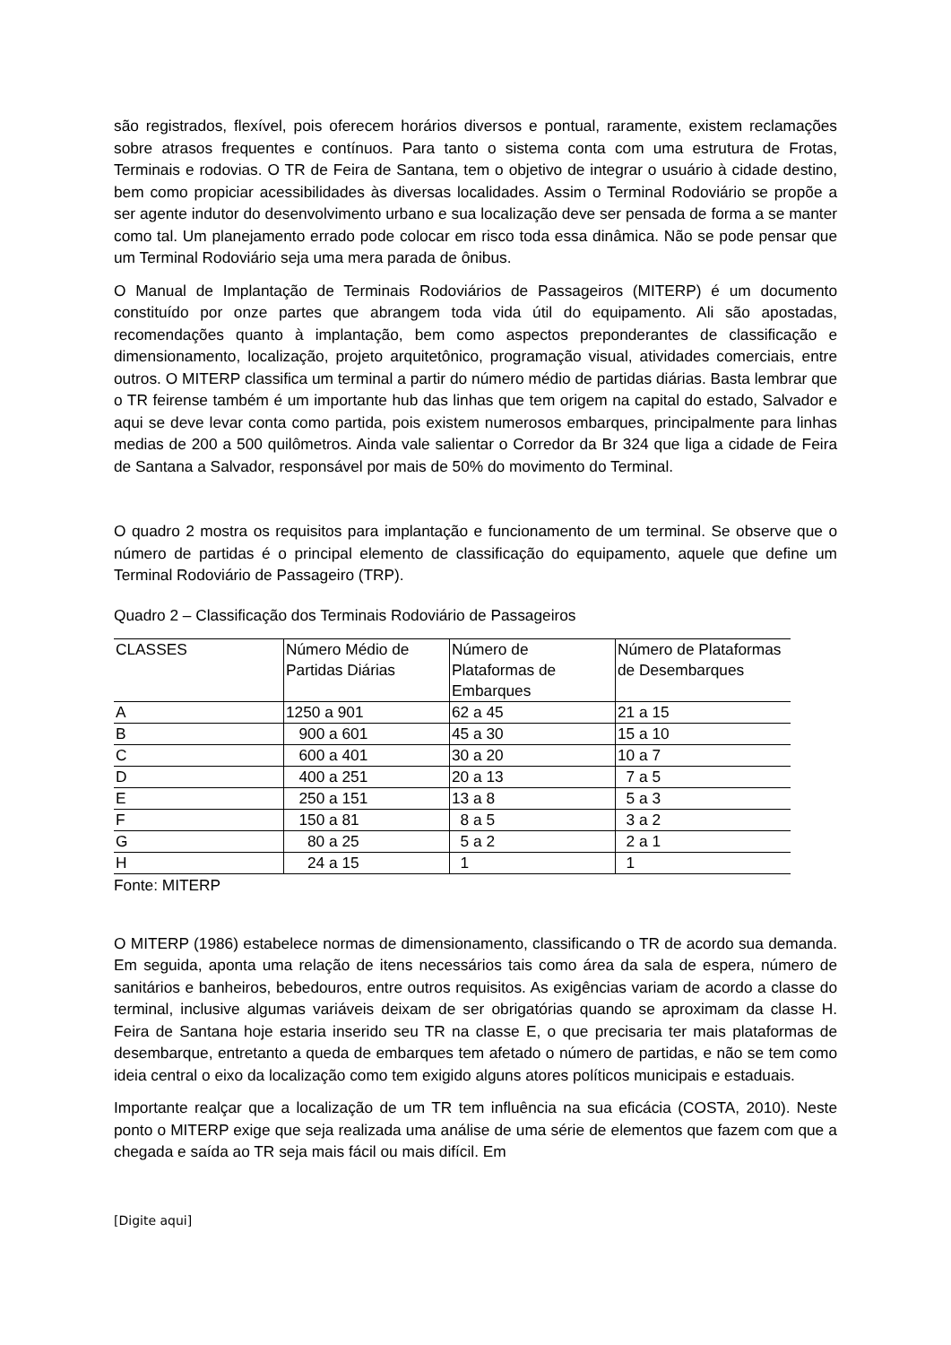são registrados, flexível, pois oferecem horários diversos e pontual, raramente, existem reclamações sobre atrasos frequentes e contínuos. Para tanto o sistema conta com uma estrutura de Frotas, Terminais e rodovias. O TR de Feira de Santana, tem o objetivo de integrar o usuário à cidade destino, bem como propiciar acessibilidades às diversas localidades. Assim o Terminal Rodoviário se propõe a ser agente indutor do desenvolvimento urbano e sua localização deve ser pensada de forma a se manter como tal. Um planejamento errado pode colocar em risco toda essa dinâmica. Não se pode pensar que um Terminal Rodoviário seja uma mera parada de ônibus.
O Manual de Implantação de Terminais Rodoviários de Passageiros (MITERP) é um documento constituído por onze partes que abrangem toda vida útil do equipamento. Ali são apostadas, recomendações quanto à implantação, bem como aspectos preponderantes de classificação e dimensionamento, localização, projeto arquitetônico, programação visual, atividades comerciais, entre outros. O MITERP classifica um terminal a partir do número médio de partidas diárias. Basta lembrar que o TR feirense também é um importante hub das linhas que tem origem na capital do estado, Salvador e aqui se deve levar conta como partida, pois existem numerosos embarques, principalmente para linhas medias de 200 a 500 quilômetros. Ainda vale salientar o Corredor da Br 324 que liga a cidade de Feira de Santana a Salvador, responsável por mais de 50% do movimento do Terminal.
O quadro 2 mostra os requisitos para implantação e funcionamento de um terminal. Se observe que o número de partidas é o principal elemento de classificação do equipamento, aquele que define um Terminal Rodoviário de Passageiro (TRP).
Quadro 2 – Classificação dos Terminais Rodoviário de Passageiros
| CLASSES | Número Médio de Partidas Diárias | Número de Plataformas de Embarques | Número de Plataformas de Desembarques |
| A | 1250 a 901 | 62 a 45 | 21 a 15 |
| B | 900 a 601 | 45 a 30 | 15 a 10 |
| C | 600 a 401 | 30 a 20 | 10 a 7 |
| D | 400 a 251 | 20 a 13 | 7 a 5 |
| E | 250 a 151 | 13 a 8 | 5 a 3 |
| F | 150 a 81 | 8 a 5 | 3 a 2 |
| G | 80 a 25 | 5 a 2 | 2 a 1 |
| H | 24 a 15 | 1 | 1 |
Fonte: MITERP
O MITERP (1986) estabelece normas de dimensionamento, classificando o TR de acordo sua demanda. Em seguida, aponta uma relação de itens necessários tais como área da sala de espera, número de sanitários e banheiros, bebedouros, entre outros requisitos. As exigências variam de acordo a classe do terminal, inclusive algumas variáveis deixam de ser obrigatórias quando se aproximam da classe H. Feira de Santana hoje estaria inserido seu TR na classe E, o que precisaria ter mais plataformas de desembarque, entretanto a queda de embarques tem afetado o número de partidas, e não se tem como ideia central o eixo da localização como tem exigido alguns atores políticos municipais e estaduais.
Importante realçar que a localização de um TR tem influência na sua eficácia (COSTA, 2010). Neste ponto o MITERP exige que seja realizada uma análise de uma série de elementos que fazem com que a chegada e saída ao TR seja mais fácil ou mais difícil. Em
[Digite aqui]